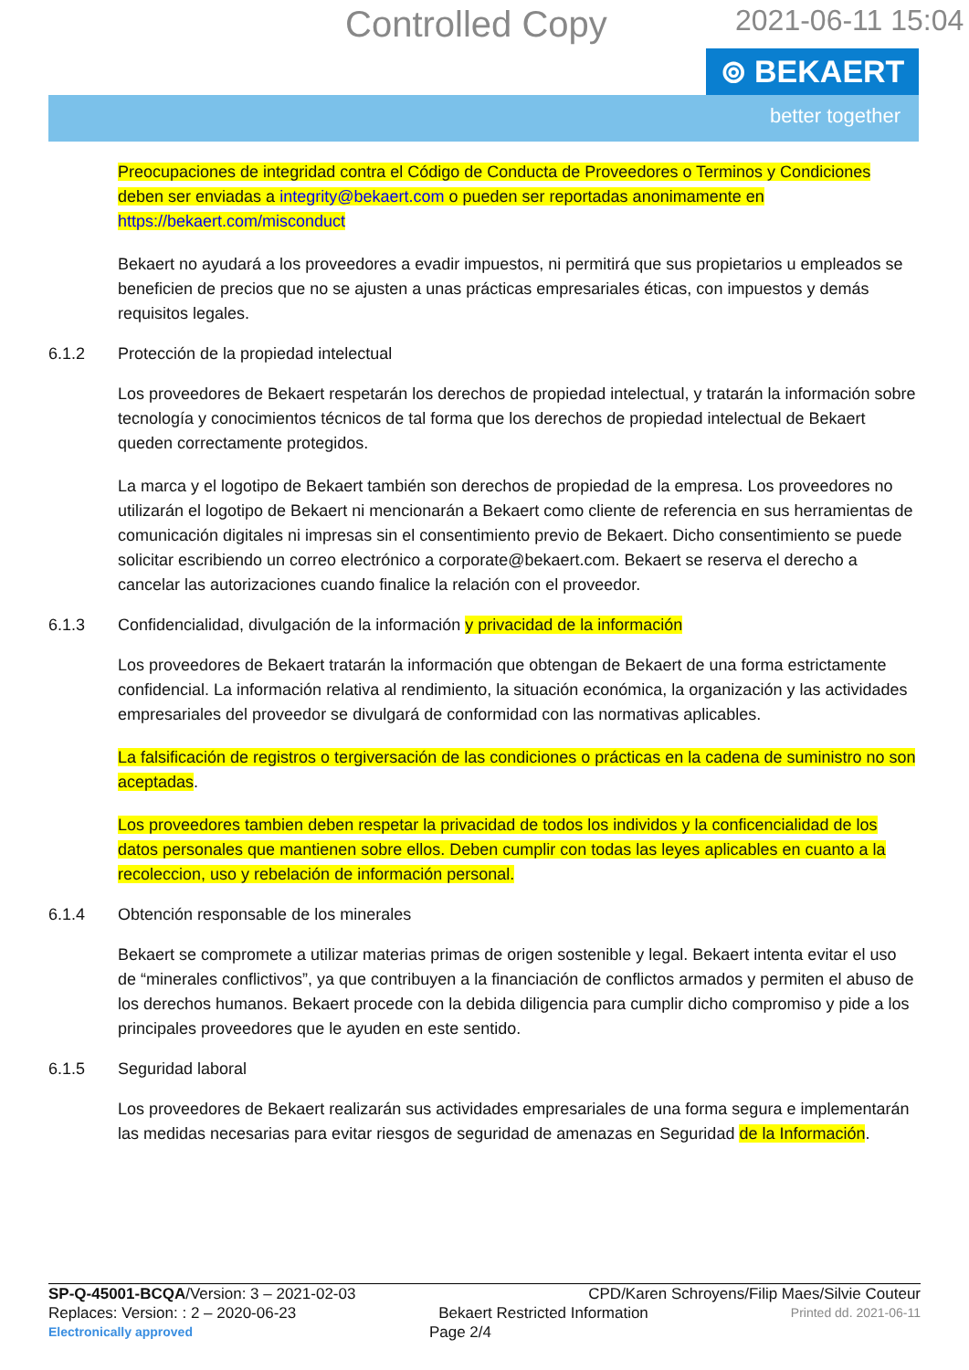Controlled Copy 2021-06-11 15:04
⊚ BEKAERT
better together
Preocupaciones de integridad contra el Código de Conducta de Proveedores o Terminos y Condiciones deben ser enviadas a integrity@bekaert.com o pueden ser reportadas anonimamente en https://bekaert.com/misconduct
Bekaert no ayudará a los proveedores a evadir impuestos, ni permitirá que sus propietarios u empleados se beneficien de precios que no se ajusten a unas prácticas empresariales éticas, con impuestos y demás requisitos legales.
6.1.2 Protección de la propiedad intelectual
Los proveedores de Bekaert respetarán los derechos de propiedad intelectual, y tratarán la información sobre tecnología y conocimientos técnicos de tal forma que los derechos de propiedad intelectual de Bekaert queden correctamente protegidos.
La marca y el logotipo de Bekaert también son derechos de propiedad de la empresa. Los proveedores no utilizarán el logotipo de Bekaert ni mencionarán a Bekaert como cliente de referencia en sus herramientas de comunicación digitales ni impresas sin el consentimiento previo de Bekaert. Dicho consentimiento se puede solicitar escribiendo un correo electrónico a corporate@bekaert.com. Bekaert se reserva el derecho a cancelar las autorizaciones cuando finalice la relación con el proveedor.
6.1.3 Confidencialidad, divulgación de la información y privacidad de la información
Los proveedores de Bekaert tratarán la información que obtengan de Bekaert de una forma estrictamente confidencial. La información relativa al rendimiento, la situación económica, la organización y las actividades empresariales del proveedor se divulgará de conformidad con las normativas aplicables.
La falsificación de registros o tergiversación de las condiciones o prácticas en la cadena de suministro no son aceptadas.
Los proveedores tambien deben respetar la privacidad de todos los individos y la conficencialidad de los datos personales que mantienen sobre ellos. Deben cumplir con todas las leyes aplicables en cuanto a la recoleccion, uso y rebelación de información personal.
6.1.4 Obtención responsable de los minerales
Bekaert se compromete a utilizar materias primas de origen sostenible y legal. Bekaert intenta evitar el uso de “minerales conflictivos”, ya que contribuyen a la financiación de conflictos armados y permiten el abuso de los derechos humanos. Bekaert procede con la debida diligencia para cumplir dicho compromiso y pide a los principales proveedores que le ayuden en este sentido.
6.1.5 Seguridad laboral
Los proveedores de Bekaert realizarán sus actividades empresariales de una forma segura e implementarán las medidas necesarias para evitar riesgos de seguridad de amenazas en Seguridad de la Información.
SP-Q-45001-BCQA/Version: 3 – 2021-02-03 CPD/Karen Schroyens/Filip Maes/Silvie Couteur
Replaces: Version: : 2 – 2020-06-23 Bekaert Restricted Information Printed dd. 2021-06-11
Electronically approved Page 2/4